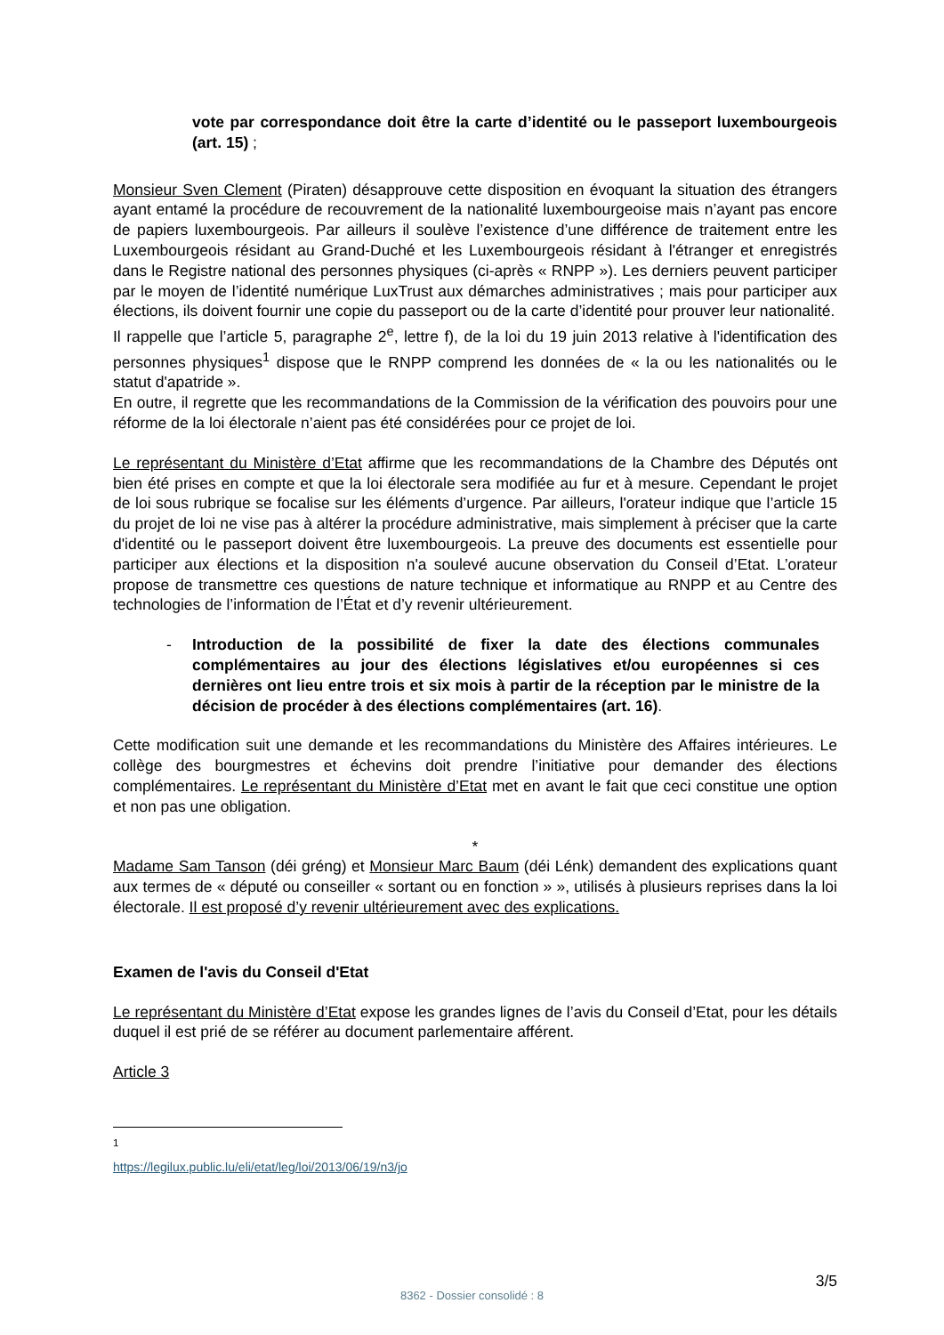vote par correspondance doit être la carte d’identité ou le passeport luxembourgeois (art. 15) ;
Monsieur Sven Clement (Piraten) désapprouve cette disposition en évoquant la situation des étrangers ayant entamé la procédure de recouvrement de la nationalité luxembourgeoise mais n’ayant pas encore de papiers luxembourgeois. Par ailleurs il soulève l’existence d’une différence de traitement entre les Luxembourgeois résidant au Grand-Duché et les Luxembourgeois résidant à l'étranger et enregistrés dans le Registre national des personnes physiques (ci-après « RNPP »). Les derniers peuvent participer par le moyen de l’identité numérique LuxTrust aux démarches administratives ; mais pour participer aux élections, ils doivent fournir une copie du passeport ou de la carte d’identité pour prouver leur nationalité.
Il rappelle que l’article 5, paragraphe 2<sup>e</sup>, lettre f), de la loi du 19 juin 2013 relative à l'identification des personnes physiques<sup>1</sup> dispose que le RNPP comprend les données de « la ou les nationalités ou le statut d'apatride ».
En outre, il regrette que les recommandations de la Commission de la vérification des pouvoirs pour une réforme de la loi électorale n’aient pas été considérées pour ce projet de loi.
Le représentant du Ministère d’Etat affirme que les recommandations de la Chambre des Députés ont bien été prises en compte et que la loi électorale sera modifiée au fur et à mesure. Cependant le projet de loi sous rubrique se focalise sur les éléments d’urgence. Par ailleurs, l'orateur indique que l’article 15 du projet de loi ne vise pas à altérer la procédure administrative, mais simplement à préciser que la carte d'identité ou le passeport doivent être luxembourgeois. La preuve des documents est essentielle pour participer aux élections et la disposition n'a soulevé aucune observation du Conseil d’Etat. L’orateur propose de transmettre ces questions de nature technique et informatique au RNPP et au Centre des technologies de l’information de l’État et d’y revenir ultérieurement.
- Introduction de la possibilité de fixer la date des élections communales complémentaires au jour des élections législatives et/ou européennes si ces dernières ont lieu entre trois et six mois à partir de la réception par le ministre de la décision de procéder à des élections complémentaires (art. 16).
Cette modification suit une demande et les recommandations du Ministère des Affaires intérieures. Le collège des bourgmestres et échevins doit prendre l’initiative pour demander des élections complémentaires. Le représentant du Ministère d’Etat met en avant le fait que ceci constitue une option et non pas une obligation.
*
Madame Sam Tanson (déi gréng) et Monsieur Marc Baum (déi Lénk) demandent des explications quant aux termes de « député ou conseiller « sortant ou en fonction » », utilisés à plusieurs reprises dans la loi électorale. Il est proposé d’y revenir ultérieurement avec des explications.
Examen de l'avis du Conseil d'Etat
Le représentant du Ministère d’Etat expose les grandes lignes de l’avis du Conseil d’Etat, pour les détails duquel il est prié de se référer au document parlementaire afférent.
Article 3
<sup>1</sup> https://legilux.public.lu/eli/etat/leg/loi/2013/06/19/n3/jo
3/5
8362 - Dossier consolidé : 8